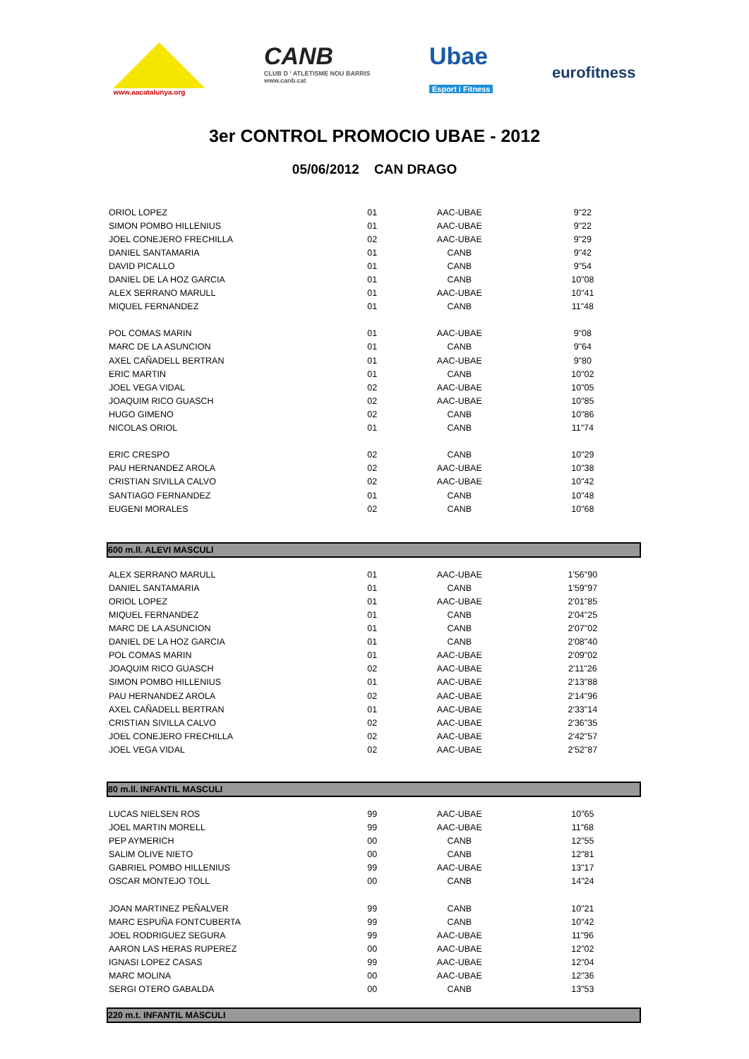www.aacatalunya.org
CANB
CLUB D ' ATLETISME NOU BARRIS
www.canb.cat
Ubae
Esport i Fitness
eurofitness
3er CONTROL PROMOCIO UBAE - 2012
05/06/2012 CAN DRAGO
| ORIOL LOPEZ | 01 | AAC-UBAE | 9"22 |
| SIMON POMBO HILLENIUS | 01 | AAC-UBAE | 9"22 |
| JOEL CONEJERO FRECHILLA | 02 | AAC-UBAE | 9"29 |
| DANIEL SANTAMARIA | 01 | CANB | 9"42 |
| DAVID PICALLO | 01 | CANB | 9"54 |
| DANIEL DE LA HOZ GARCIA | 01 | CANB | 10"08 |
| ALEX SERRANO MARULL | 01 | AAC-UBAE | 10"41 |
| MIQUEL FERNANDEZ | 01 | CANB | 11"48 |
| POL COMAS MARIN | 01 | AAC-UBAE | 9"08 |
| MARC DE LA ASUNCION | 01 | CANB | 9"64 |
| AXEL CAÑADELL BERTRAN | 01 | AAC-UBAE | 9"80 |
| ERIC MARTIN | 01 | CANB | 10"02 |
| JOEL VEGA VIDAL | 02 | AAC-UBAE | 10"05 |
| JOAQUIM RICO GUASCH | 02 | AAC-UBAE | 10"85 |
| HUGO GIMENO | 02 | CANB | 10"86 |
| NICOLAS ORIOL | 01 | CANB | 11"74 |
| ERIC CRESPO | 02 | CANB | 10"29 |
| PAU HERNANDEZ AROLA | 02 | AAC-UBAE | 10"38 |
| CRISTIAN SIVILLA CALVO | 02 | AAC-UBAE | 10"42 |
| SANTIAGO FERNANDEZ | 01 | CANB | 10"48 |
| EUGENI MORALES | 02 | CANB | 10"68 |
600 m.ll. ALEVI MASCULI
| ALEX SERRANO MARULL | 01 | AAC-UBAE | 1'56"90 |
| DANIEL SANTAMARIA | 01 | CANB | 1'59"97 |
| ORIOL LOPEZ | 01 | AAC-UBAE | 2'01"85 |
| MIQUEL FERNANDEZ | 01 | CANB | 2'04"25 |
| MARC DE LA ASUNCION | 01 | CANB | 2'07"02 |
| DANIEL DE LA HOZ GARCIA | 01 | CANB | 2'08"40 |
| POL COMAS MARIN | 01 | AAC-UBAE | 2'09"02 |
| JOAQUIM RICO GUASCH | 02 | AAC-UBAE | 2'11"26 |
| SIMON POMBO HILLENIUS | 01 | AAC-UBAE | 2'13"88 |
| PAU HERNANDEZ AROLA | 02 | AAC-UBAE | 2'14"96 |
| AXEL CAÑADELL BERTRAN | 01 | AAC-UBAE | 2'33"14 |
| CRISTIAN SIVILLA CALVO | 02 | AAC-UBAE | 2'36"35 |
| JOEL CONEJERO FRECHILLA | 02 | AAC-UBAE | 2'42"57 |
| JOEL VEGA VIDAL | 02 | AAC-UBAE | 2'52"87 |
80 m.ll. INFANTIL MASCULI
| LUCAS NIELSEN ROS | 99 | AAC-UBAE | 10"65 |
| JOEL MARTIN MORELL | 99 | AAC-UBAE | 11"68 |
| PEP AYMERICH | 00 | CANB | 12"55 |
| SALIM OLIVE NIETO | 00 | CANB | 12"81 |
| GABRIEL POMBO HILLENIUS | 99 | AAC-UBAE | 13"17 |
| OSCAR MONTEJO TOLL | 00 | CANB | 14"24 |
| JOAN MARTINEZ PEÑALVER | 99 | CANB | 10"21 |
| MARC ESPUÑA FONTCUBERTA | 99 | CANB | 10"42 |
| JOEL RODRIGUEZ SEGURA | 99 | AAC-UBAE | 11"96 |
| AARON LAS HERAS RUPEREZ | 00 | AAC-UBAE | 12"02 |
| IGNASI LOPEZ CASAS | 99 | AAC-UBAE | 12"04 |
| MARC MOLINA | 00 | AAC-UBAE | 12"36 |
| SERGI OTERO GABALDA | 00 | CANB | 13"53 |
220 m.t. INFANTIL MASCULI